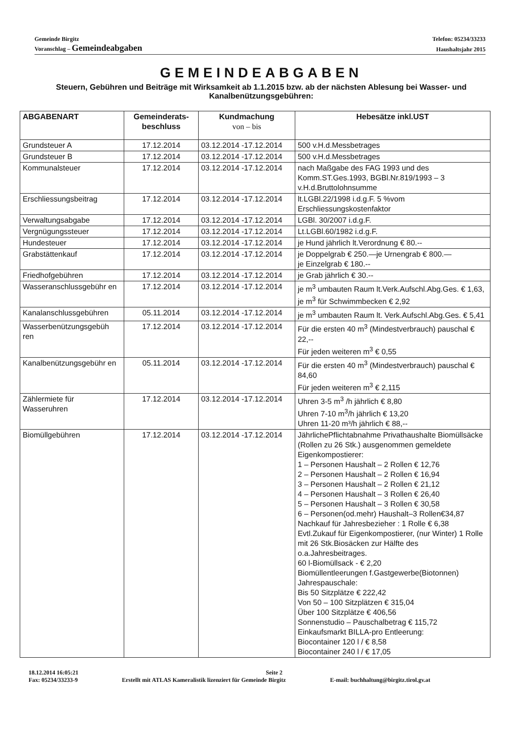Gemeinde Birgitz Telefon: 05234/33233
Voranschlag – Gemeindeabgaben Haushaltsjahr 2015
GEMEINDEABGABEN
Steuern, Gebühren und Beiträge mit Wirksamkeit ab 1.1.2015 bzw. ab der nächsten Ablesung bei Wasser- und Kanalbenützungsgebühren:
| ABGABENART | Gemeinderats- beschluss | Kundmachung von – bis | Hebesätze inkl.UST |
| --- | --- | --- | --- |
| Grundsteuer A | 17.12.2014 | 03.12.2014 -17.12.2014 | 500 v.H.d.Messbetrages |
| Grundsteuer B | 17.12.2014 | 03.12.2014 -17.12.2014 | 500 v.H.d.Messbetrages |
| Kommunalsteuer | 17.12.2014 | 03.12.2014 -17.12.2014 | nach Maßgabe des FAG 1993 und des Komm.ST.Ges.1993, BGBl.Nr.819/1993 – 3 v.H.d.Bruttolohnsumme |
| Erschliessungsbeitrag | 17.12.2014 | 03.12.2014 -17.12.2014 | lt.LGBl.22/1998 i.d.g.F. 5 %vom Erschliessungskostenfaktor |
| Verwaltungsabgabe | 17.12.2014 | 03.12.2014 -17.12.2014 | LGBl. 30/2007 i.d.g.F. |
| Vergnügungssteuer | 17.12.2014 | 03.12.2014 -17.12.2014 | Lt.LGBl.60/1982 i.d.g.F. |
| Hundesteuer | 17.12.2014 | 03.12.2014 -17.12.2014 | je Hund jährlich lt.Verordnung € 80.-- |
| Grabstättenkauf | 17.12.2014 | 03.12.2014 -17.12.2014 | je Doppelgrab € 250.—je Urnengrab € 800.— je Einzelgrab € 180.-- |
| Friedhofgebühren | 17.12.2014 | 03.12.2014 -17.12.2014 | je Grab jährlich € 30.-- |
| Wasseranschlussgebühr en | 17.12.2014 | 03.12.2014 -17.12.2014 | je m<sup>3</sup> umbauten Raum lt.Verk.Aufschl.Abg.Ges. € 1,63, je m<sup>3</sup> für Schwimmbecken € 2,92 |
| Kanalanschlussgebühren | 05.11.2014 | 03.12.2014 -17.12.2014 | je m<sup>3</sup> umbauten Raum lt. Verk.Aufschl.Abg.Ges. € 5,41 |
| Wasserbenützungsgebüh ren | 17.12.2014 | 03.12.2014 -17.12.2014 | Für die ersten 40 m<sup>3</sup> (Mindestverbrauch) pauschal € 22,-- Für jeden weiteren m<sup>3</sup> € 0,55 |
| Kanalbenützungsgebühr en | 05.11.2014 | 03.12.2014 -17.12.2014 | Für die ersten 40 m<sup>3</sup> (Mindestverbrauch) pauschal € 84,60 Für jeden weiteren m<sup>3</sup> € 2,115 |
| Zählermiete für Wasseruhren | 17.12.2014 | 03.12.2014 -17.12.2014 | Uhren 3-5 m<sup>3</sup> /h jährlich € 8,80 Uhren 7-10 m<sup>3</sup>/h jährlich € 13,20 Uhren 11-20 m³/h jährlich € 88,-- |
| Biomüllgebühren | 17.12.2014 | 03.12.2014 -17.12.2014 | JährlichePflichtabnahme Privathaushalte Biomüllsäcke (Rollen zu 26 Stk.) ausgenommen gemeldete Eigenkompostierer: 1 – Personen Haushalt – 2 Rollen € 12,76 2 – Personen Haushalt – 2 Rollen € 16,94 3 – Personen Haushalt – 2 Rollen € 21,12 4 – Personen Haushalt – 3 Rollen € 26,40 5 – Personen Haushalt – 3 Rollen € 30,58 6 – Personen(od.mehr) Haushalt–3 Rollen€34,87 Nachkauf für Jahresbezieher : 1 Rolle € 6,38 Evtl.Zukauf für Eigenkompostierer, (nur Winter) 1 Rolle mit 26 Stk.Biosäcken zur Hälfte des o.a.Jahresbeitrages. 60 l-Biomüllsack - € 2,20 Biomüllentleerungen f.Gastgewerbe(Biotonnen) Jahrespauschale: Bis 50 Sitzplätze € 222,42 Von 50 – 100 Sitzplätzen € 315,04 Über 100 Sitzplätze € 406,56 Sonnenstudio – Pauschalbetrag € 115,72 Einkaufsmarkt BILLA-pro Entleerung: Biocontainer 120 l / € 8,58 Biocontainer 240 l / € 17,05 |
18.12.2014 16:05:21 Seite 2
Fax: 05234/33233-9 Erstellt mit ATLAS Kameralistik lizenziert für Gemeinde Birgitz E-mail: buchhaltung@birgitz.tirol.gv.at